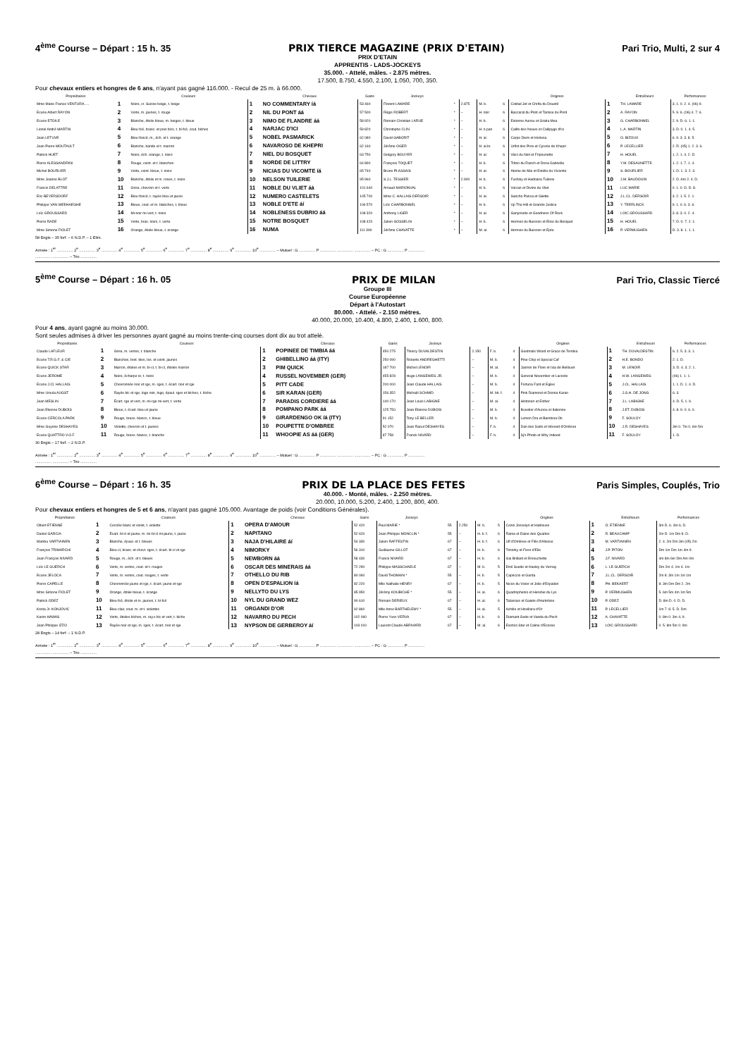4<sup>ème</sup> Course – Départ : 15 h. 35 PRIX TIERCE MAGAZINE (PRIX D'ETAIN) Pari Trio, Multi, 2 sur 4
PRIX D'ETAIN
APPRENTIS - LADS-JOCKEYS
35.000. - Attelé, mâles. - 2.875 mètres.
17.500, 8.750, 4.550, 2.100, 1.050, 700, 350.
Pour chevaux entiers et hongres de 6 ans, n'ayant pas gagné 116.000. - Recul de 25 m. à 66.000.
| Propriétaires | | Couleurs | | Chevaux | Gains | Jockeys | | | | | Origines | | Entraîneurs | Performances |
| --- | --- | --- | --- | --- | --- | --- | --- | --- | --- | --- | --- | --- | --- | --- |
| Mme Marie France VENTURA..... | 1 | Noire, cr. Suisse beige, t. beige | 1 | NO COMMENTARY íá | 53 460 | Florent LAMARE | * | 2.875 | M. b. | 6 | Coktail Jet et Chrifa du Douetil | 1 | TH. LAMARE | 3. 1. 0. 2. 4. (06) 9. |
| Ecurie Albert RAYON | 2 | Verte, m. jaunes, t. rouge | 2 | NIL DU PONT áá | 57 500 | Régis ROBERT | * | – | H. noir | 6 | Baccarat du Pont et Tamise du Pont | 2 | A. RAYON | 5. 9. 6. (06) 4. 7. 6. |
| Ecurie ETOILE | 3 | Blanche, étoile bleue, m. beiges, t. bleue | 3 | NIMO DE FLANDRE áá | 58 920 | Romain Christian LARUE | * | – | H. b. | 6 | Extreme Aunou et Gratia Mea | 3 | G. CHARBONNEL | 2. 9. D. 6. 1. 1. |
| Lionel André MARTIN | 4 | Bleu-fcé, brass. et pois blcs, t. bl-fcé, cout. blches | 4 | NARJAC D'ICI | 59 820 | Christophe CLIN | * | – | H. n.pan | 6 | Calife des Noues et Callipyge d'Ici | 4 | L.A. MARTIN | 3. D. 0. 1. 4. 5. |
| Jean LETUVE | 5 | Bleu-foncé, m., éch. et t. orange | 5 | NOBEL PASMARICK | 62 080 | David GABORIT | * | – | H. al. | 6 | Carpe Diem et Horlesa | 5 | O. BIZOUX | 6. 9. 3. 3. 8. 5. |
| Jean Pierre MOUTAULT | 6 | Blanche, bande et t. marron | 6 | NAVAROSO DE KHEPRI | 62 160 | Jérôme OGER | * | – | H. al.br. | 6 | Urfist des Pres et Cyrene de Khepri | 6 | P. LECELLIER | 2. R. (05) 1. 2. 3. 6. |
| Patrick HUET | 7 | Noire, éch. orange, t. noire | 7 | NIEL DU BOSQUET | 63 750 | Grégory BOUYER | * | – | H. al. | 6 | Voici du Niel et Fripounette | 7 | H. HOUEL | 1. 2. 1. 4. 2. D. |
| Pierre ALESSANDRINI | 8 | Rouge, ceint. et t. blanches | 8 | NORDE DE LITTRY | 64 890 | François TOQUET | * | – | H. b. | 6 | Triton du Ranch et Dona Gabriella | 8 | Y.M. DESAUNETTE | 1. 2. 1. 7. 1. 4. |
| Michel BOURLIER | 9 | Verte, ceint. bleue, t. noire | 9 | NICIAS DU VICOMTE íá | 65 740 | Bruno PLASSAIS | * | – | H. al. | 6 | Atome de Mai et Estelle du Vicomte | 9 | S. BOURLIER | 1. D. 1. 3. 2. 3. |
| Mme Jeanne BLOT | 10 | Blanche, étoile et m. roses, t. noire | 10 | NELSON TUILERIE | 95 960 | S.J.L. TESSIER | * | 2.900 | H. b. | 6 | Fushiky et Hadriana Tuilerie | 10 | J.M. BAUDOUIN | 2. D. Am 2. 4. D. |
| Francis DELATTRE | 11 | Grise, chevron et t. verts | 11 | NOBLE DU VLIET áá | 101 640 | Arnaud MARIONVAL | * | – | H. b. | 6 | Vulcan et Divine du Vliet | 11 | LUC MARIE | 0. 1. 0. D. D. 8. |
| Eric BEYERSDORF | 12 | Bleu-foncé, t. rayée bleu et jaune | 12 | NUMERO CASTELETS | 105 700 | Mme C. HALLAIS-DERSOIR | * | – | H. al. | 6 | Sancho Panca et Gilette | 12 | J.L.CL. DERSOIR | 3. 2. 1. 5. 2. 1. |
| Philippe VAN WEEHAEGHE | 13 | Bleue, cout. et m. blanches, t. bleue | 13 | NOBLE D'ETE áí | 106 570 | Loïc CHARBONNEL | * | – | H. b. | 6 | Up The Hill et Grande Justice | 13 | Y. TEERLINCK | 9. 1. 0. 6. 3. 6. |
| Loïc GROUSSARD | 14 | Mi-noir mi-vert, t. noire | 14 | NOBLENESS DUBRIO áá | 108 320 | Anthony LIGER | * | – | H. al. | 6 | Ganymede et Goodness Of Rock | 14 | LOIC GROUSSARD | 3. 8. 3. 0. 2. 4. |
| Pierre RADE | 15 | Verte, bras. noirs, t. verte | 15 | NOTRE BOSQUET | 108 420 | Julien GOSSELIN | * | – | H. b. | 6 | Hermes du Buisson et Elise du Bosquet | 15 | H. HOUEL | 7. D. 0. 7. 2. 1. |
| Mme Simone FIOLET | 16 | Orange, étoile bleue, t. orange | 16 | NUMA | 111 390 | Jérôme CHAVATTE | * | – | M. al. | 6 | Hermes du Buisson et Epta | 16 | P. VERMUGHEN | D. 3. 8. 1. 1. 1. |
58 Engts – 35 forf. – 6 N.D.P. – 1 Elim.
Arrivée : 1<sup>er</sup> ............... 2<sup>e</sup> ............... 3<sup>e</sup> ............... 4<sup>e</sup> ............... 5<sup>e</sup> ............... 6<sup>e</sup> ............... 7<sup>e</sup> ............... 8<sup>e</sup> ............... 9<sup>e</sup> ............... 10<sup>e</sup> ............... – Mutuel : G ............... P ............... ............... ............... – PC : G ............... P ...............
............... ............... – Trio ...............
5<sup>ème</sup> Course – Départ : 16 h. 05 PRIX DE MILAN Pari Trio, Classic Tiercé
Groupe III
Course Européenne
Départ à l'Autostart
80.000. - Attelé. - 2.150 mètres.
40.000, 20.000, 10.400, 4.800, 2.400, 1.600, 800.
Pour 4 ans, ayant gagné au moins 30.000.
Sont seules admises à driver les personnes ayant gagné au moins trente-cinq courses dont dix au trot attelé.
| Propriétaires | | Couleurs | | Chevaux | Gains | Jockeys | | | | | Origines | | Entraîneurs | Performances |
| --- | --- | --- | --- | --- | --- | --- | --- | --- | --- | --- | --- | --- | --- | --- |
| Claude LAFLEUR | 1 | Grise, m. vertes, t. blanche | 1 | POPINEE DE TIMBIA áá | 450 275 | Thierry DUVALDESTIN | | 2.150 | F. b. | 4 | Goetmals Wood et Grace de Tembia | 1 | TH. DUVALDESTIN | 6. 2. 5. 3. 3. 1. |
| Ecurie T.R.G.F. & CIE | 2 | Blanches, bret. bles, los. et ceint. jaunes | 2 | GHIBELLINO áá (ITY) | 250 090 | Roberto ANDREGHETTI | | – | M. b. | 4 | Pine Chip et Special Caf | 2 | H.E. BONDO | 2. 1. D. |
| Ecurie QUICK STAR | 3 | Marron, étoiles et m. bl-cl, t. bl-cl, étoiles marron | 3 | PIM QUICK | 187 700 | Michel LENOIR | | – | M. al. | 4 | Jasmin de Flore et Ixia de Bellouet | 3 | M. LENOIR | 3. D. 4. 3. 2. 1. |
| Ecurie JEROME | 4 | Noire, écharpe or, t. noire | 4 | RUSSEL NOVEMBER (GER) | 455 828 | Hugo LANGEWEG JR. | | – | M. b. | 4 | General November et Lacoste | 4 | H.W. LANGEWEG | (06) 1. 1. 1. |
| Ecurie J.Cl. HALLAIS | 5 | Chevronnée noir et rge, m. rges, t. écart. noir et rge | 5 | PITT CADE | 200 000 | Jean Claude HALLAIS | | – | M. b. | 4 | Fortuna Fant et Eglee | 5 | J.CL. HALLAIS | 1. 1. D. 1. 4. D. |
| Mme Ursula AUGST | 6 | Rayée blc et rge, logo noir, logo, épaul. rges et blches, t. blche. | 6 | SIR KARAN (GER) | 156 352 | Michaël SCHMID | | – | M. bb. f. | 4 | Pink Diamond et Donna Karan | 6 | J.G.H. DE JONG | 6. 3. |
| Jean MESLIN | 7 | Écart. rge et vert, m. mi-rge mi-vert, t. verte | 7 | PARADIS CORDIERE áá | 140 170 | Jean Louis LABIGNE | | – | M. al. | 4 | Historien et Esther | 7 | J.L. LABIGNE | 4. D. 5. 1. 9. |
| Jean Etienne DUBOIS | 8 | Bleue, t. écart. bleu et jaune | 8 | POMPANO PARK áá | 125 750 | Jean Etienne DUBOIS | | – | M. b. | 4 | Buvetier d'Aunou et Italienne | 8 | J.ET. DUBOIS | 4. 8. 9. 0. 6. 0. |
| Ecurie CERCOLA PARK | 9 | Rouge, brass. blancs, t. bleue | 9 | GIRARDENGO OK íá (ITY) | 91 152 | Tony LE BELLER | | – | M. b. | 4 | Lemon Dra et Bambina Ok | 9 | F. SOULOY | |
| Mme Guyone DESHAYES | 10 | Violette, chevron et t. jaunes | 10 | POUPETTE D'OMBREE | 52 070 | Jean Raoul DESHAYES | | – | F. b. | 4 | Dan des Sarts et Inbreed d'Ombree | 10 | J.R. DESHAYES | 3m 0. 7m 0. 6m 5m |
| Ecurie QUATTRO V.O.F | 11 | Rouge, brass. blancs, t. blanche | 11 | WHOOPIE AS áá (GER) | 87 758 | Franck NIVARD | | – | F. b. | 4 | Sj's Photo et Why Indeed | 11 | F. SOULOY | 1. D. |
30 Engts – 17 forf. – 2 N.D.P.
Arrivée : 1<sup>er</sup> ............... 2<sup>e</sup> ............... 3<sup>e</sup> ............... 4<sup>e</sup> ............... 5<sup>e</sup> ............... 6<sup>e</sup> ............... 7<sup>e</sup> ............... 8<sup>e</sup> ............... 9<sup>e</sup> ............... 10<sup>e</sup> ............... – Mutuel : G ............... P ............... ............... ............... – PC : G ............... P ...............
............... ............... – Trio ...............
6<sup>ème</sup> Course – Départ : 16 h. 35 PRIX DE LA PLACE DES FETES Paris Simples, Couplés, Trio
40.000. - Monté, mâles. - 2.250 mètres.
20.000, 10.000, 5.200, 2.400, 1.200, 800, 400.
Pour chevaux entiers et hongres de 5 et 6 ans, n'ayant pas gagné 105.000. Avantage de poids (voir Conditions Générales).
| Propriétaires | | Couleurs | | Chevaux | Gains | Jockeys | | | | | Origines | | Entraîneurs | Performances |
| --- | --- | --- | --- | --- | --- | --- | --- | --- | --- | --- | --- | --- | --- | --- |
| Olbert ETIENNE | 1 | Cerclée blanc et violet, t. violette | 1 | OPERA D'AMOUR | 52 420 | Paul MARIE * | 55 | 2.250 | M. b. | 5 | Cezio Josselyn et Hableuse | 1 | O. ETIENNE | 3m D. 6. 3m 6. D. |
| Daniel GARCIA | 2 | Écart. bl-cl et jaune, m. mi-bl-cl mi-jaune, t. jaune | 2 | NAPITANO | 52 620 | Jean Philippe MONCLIN * | 55 | – | H. b. f. | 6 | Rama et Diane des Quartes | 2 | R. BEAUCAMP | 2m D. 1m Dm 8. D. |
| Markku VARTIAINEN | 3 | Blanche, épaul. et t. bleues | 3 | NAJA D'HILAIRE áí | 54 330 | Julien RAFFESTIN | 67 | – | H. b. f. | 6 | Ulf d'Ombree et Fille d'Altesse | 3 | M. VARTIAINEN | 2. 4. 2m Dm 3m (05) 2m |
| François TRIMARCHI | 4 | Bleu-cl, brass. et chevr. rges, t. écart. bl-cl et rge | 4 | NIMORKY | 56 310 | Guillaume GILLOT | 67 | – | H. b. | 6 | Timorky et Fiere d'Elle | 4 | J.P. PITON | Dm 1m Dm 1m 4m 9. |
| Jean François NIVARD | 5 | Rouge, m., éch. et t. bleues | 5 | NEWBORN áá | 58 430 | Franck NIVARD | 67 | – | H. b. | 6 | Gai Brillant et Emouchette | 5 | J.F. NIVARD | 4m 8m 6m Dm Am 0m |
| Loïc LE GUERCH | 6 | Verte, m. vertes, cout. et t. rouges | 6 | OSCAR DES MINERAIS áá | 72 290 | Philippe MASSCHAELE | 67 | – | M. b. | 5 | Emil Suede et Hasley du Vernay | 6 | L. LE GUERCH | Dm 2m 4. 1m 4. 1m |
| Ecurie JELOCA | 7 | Verte, m. vertes, cout. rouges, t. verte | 7 | OTHELLO DU RIB | 80 060 | David THOMAIN * | 55 | – | H. b. | 5 | Capriccio et Garda | 7 | J.L.CL. DERSOIR | 2m 8. 3m 1m 1m 1m |
| Pierre CAPELLE | 8 | Chevronnée jaune et rge, t. écart. jaune et rge | 8 | OPEN D'ESPALION íá | 82 220 | Mlle Nathalie HENRY | 67 | – | H. b. | 5 | Nicos du Vivier et Jolie d'Espalion | 8 | PH. BEKAERT | 8. 3m Dm Dm 2. 2m |
| Mme Simone FIOLET | 9 | Orange, étoile bleue, t. orange | 9 | NELLYTO DU LYS | 85 950 | Jérémy KOUBICHE * | 55 | – | H. al. | 6 | Quadrophenio et Herebie du Lys | 9 | P. VERMUGHEN | 5. 6m 5m 4m 1m 5m |
| Patrick ODEZ | 10 | Bleu-fcé, étoile et m. jaunes, t. bl-fcé | 10 | NYL DU GRAND WEZ | 90 610 | Romain DERIEUX | 67 | – | H. al. | 6 | Talassius et Gaiete d'Hurtebise | 10 | P. ODEZ | D. 8m D. 0. D. D. |
| Kosta Jr. KONJOVIC | 11 | Bleu-clair, cout. m. et t. violettes | 11 | ORGANDI D'OR | 92 860 | Mlle Anne BARTHELEMY * | 55 | – | H. al. | 5 | Achille et Hovillara d'Or | 11 | P. LECELLIER | 1m 7. 8. 5. D. Dm |
| Karim HAWAS | 12 | Verte, étoiles blches, m. ray.s blc et vert, t. blche | 12 | NAVARRO DU PECH | 102 060 | Pierre Yves VERVA | 67 | – | H. b. | 6 | Diamant Gede et Vanda du Pech | 12 | A. CHAVATTE | 0. 8m 0. 3m 4. 9. |
| Jean Philippe IZZO | 13 | Rayée noir et rge, m. rges, t. écart. noir et rge | 13 | NYPSON DE GERBEROY áí | 103 010 | Laurent Claude ABRIVARD | 67 | – | M. al. | 6 | Esotico Star et Caline d'Ecosse | 13 | LOIC GROUSSARD | 0. 5. 8m 5m 0. 9m |
28 Engts – 14 forf. – 1 N.D.P.
Arrivée : 1<sup>er</sup> ............... 2<sup>e</sup> ............... 3<sup>e</sup> ............... 4<sup>e</sup> ............... 5<sup>e</sup> ............... 6<sup>e</sup> ............... 7<sup>e</sup> ............... 8<sup>e</sup> ............... 9<sup>e</sup> ............... 10<sup>e</sup> ............... – Mutuel : G ............... P ............... ............... ............... – PC : G ............... P ...............
............... ............... – Trio ...............